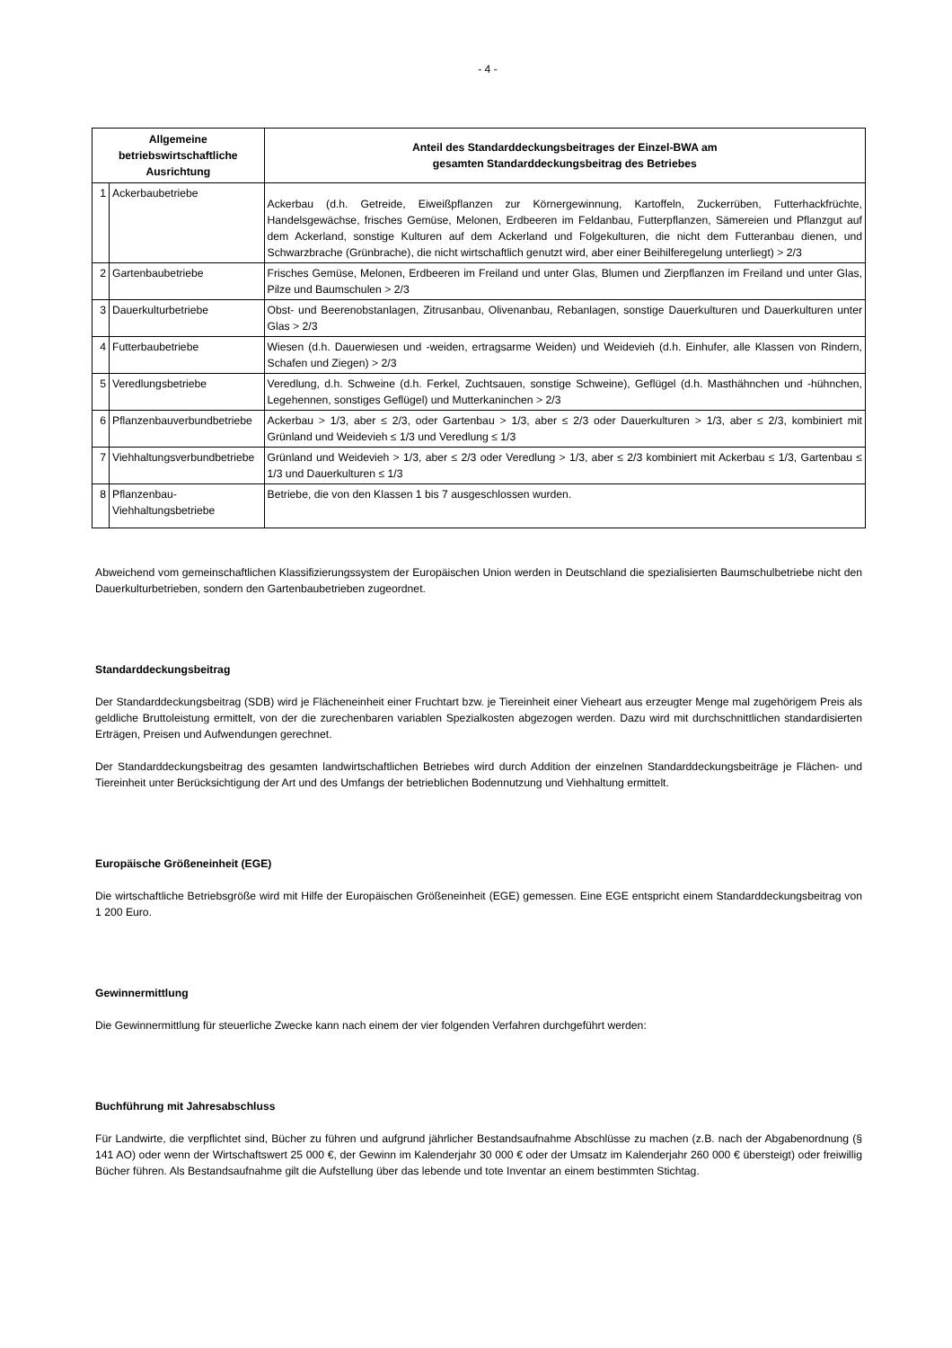- 4 -
| Allgemeine betriebswirtschaftliche Ausrichtung | | Anteil des Standarddeckungsbeitrages der Einzel-BWA am gesamten Standarddeckungsbeitrag des Betriebes |
| --- | --- | --- |
| 1 | Ackerbaubetriebe | Ackerbau (d.h. Getreide, Eiweißpflanzen zur Körnergewinnung, Kartoffeln, Zuckerrüben, Futterhackfrüchte, Handelsgewächse, frisches Gemüse, Melonen, Erdbeeren im Feldanbau, Futterpflanzen, Sämereien und Pflanzgut auf dem Ackerland, sonstige Kulturen auf dem Ackerland und Folgekulturen, die nicht dem Futteranbau dienen, und Schwarzbrache (Grünbrache), die nicht wirtschaftlich genutzt wird, aber einer Beihilferegelung unterliegt) > 2/3 |
| 2 | Gartenbaubetriebe | Frisches Gemüse, Melonen, Erdbeeren im Freiland und unter Glas, Blumen und Zierpflanzen im Freiland und unter Glas, Pilze und Baumschulen > 2/3 |
| 3 | Dauerkulturbetriebe | Obst- und Beerenobstanlagen, Zitrusanbau, Olivenanbau, Rebanlagen, sonstige Dauerkulturen und Dauerkulturen unter Glas > 2/3 |
| 4 | Futterbaubetriebe | Wiesen (d.h. Dauerwiesen und -weiden, ertragsarme Weiden) und Weidevieh (d.h. Einhufer, alle Klassen von Rindern, Schafen und Ziegen) > 2/3 |
| 5 | Veredlungsbetriebe | Veredlung, d.h. Schweine (d.h. Ferkel, Zuchtsauen, sonstige Schweine), Geflügel (d.h. Masthähnchen und -hühnchen, Legehennen, sonstiges Geflügel) und Mutterkaninchen > 2/3 |
| 6 | Pflanzenbauverbundbetriebe | Ackerbau > 1/3, aber ≤ 2/3, oder Gartenbau > 1/3, aber ≤ 2/3 oder Dauerkulturen > 1/3, aber ≤ 2/3, kombiniert mit Grünland und Weidevieh ≤ 1/3 und Veredlung ≤ 1/3 |
| 7 | Viehhaltungsverbundbetriebe | Grünland und Weidevieh > 1/3, aber ≤ 2/3 oder Veredlung > 1/3, aber ≤ 2/3 kombiniert mit Ackerbau ≤ 1/3, Gartenbau ≤ 1/3 und Dauerkulturen ≤ 1/3 |
| 8 | Pflanzenbau- Viehhaltungsbetriebe | Betriebe, die von den Klassen 1 bis 7 ausgeschlossen wurden. |
Abweichend vom gemeinschaftlichen Klassifizierungssystem der Europäischen Union werden in Deutschland die spezialisierten Baumschulbetriebe nicht den Dauerkulturbetrieben, sondern den Gartenbaubetrieben zugeordnet.
Standarddeckungsbeitrag
Der Standarddeckungsbeitrag (SDB) wird je Flächeneinheit einer Fruchtart bzw. je Tiereinheit einer Vieheart aus erzeugter Menge mal zugehörigem Preis als geldliche Bruttoleistung ermittelt, von der die zurechenbaren variablen Spezialkosten abgezogen werden. Dazu wird mit durchschnittlichen standardisierten Erträgen, Preisen und Aufwendungen gerechnet.
Der Standarddeckungsbeitrag des gesamten landwirtschaftlichen Betriebes wird durch Addition der einzelnen Standarddeckungsbeiträge je Flächen- und Tiereinheit unter Berücksichtigung der Art und des Umfangs der betrieblichen Bodennutzung und Viehhaltung ermittelt.
Europäische Größeneinheit (EGE)
Die wirtschaftliche Betriebsgröße wird mit Hilfe der Europäischen Größeneinheit (EGE) gemessen. Eine EGE entspricht einem Standarddeckungsbeitrag von 1 200 Euro.
Gewinnermittlung
Die Gewinnermittlung für steuerliche Zwecke kann nach einem der vier folgenden Verfahren durchgeführt werden:
Buchführung mit Jahresabschluss
Für Landwirte, die verpflichtet sind, Bücher zu führen und aufgrund jährlicher Bestandsaufnahme Abschlüsse zu machen (z.B. nach der Abgabenordnung (§ 141 AO) oder wenn der Wirtschaftswert 25 000 €, der Gewinn im Kalenderjahr 30 000 € oder der Umsatz im Kalenderjahr 260 000 € übersteigt) oder freiwillig Bücher führen. Als Bestandsaufnahme gilt die Aufstellung über das lebende und tote Inventar an einem bestimmten Stichtag.